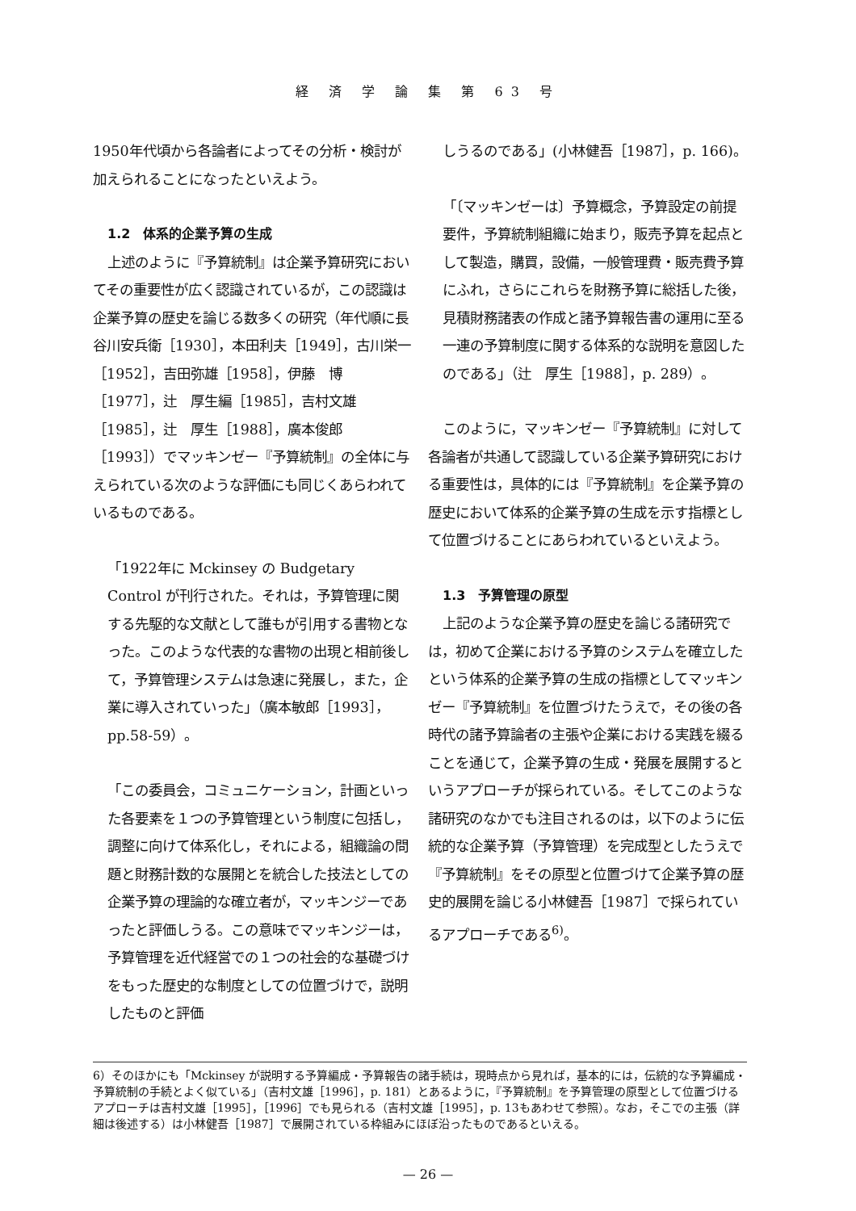経 済 学 論 集 第 63 号
1950年代頃から各論者によってその分析・検討が加えられることになったといえよう。
1.2　体系的企業予算の生成
上述のように『予算統制』は企業予算研究においてその重要性が広く認識されているが，この認識は企業予算の歴史を論じる数多くの研究（年代順に長谷川安兵衛［1930］，本田利夫［1949］，古川栄一［1952］，吉田弥雄［1958］，伊藤　博［1977］，辻　厚生編［1985］，吉村文雄［1985］，辻　厚生［1988］，廣本俊郎［1993］）でマッキンゼー『予算統制』の全体に与えられている次のような評価にも同じくあらわれているものである。
「1922年に Mckinsey の Budgetary Control が刊行された。それは，予算管理に関する先駆的な文献として誰もが引用する書物となった。このような代表的な書物の出現と相前後して，予算管理システムは急速に発展し，また，企業に導入されていった」（廣本敏郎［1993］，pp.58-59）。
「この委員会，コミュニケーション，計画といった各要素を１つの予算管理という制度に包括し，調整に向けて体系化し，それによる，組織論の問題と財務計数的な展開とを統合した技法としての企業予算の理論的な確立者が，マッキンジーであったと評価しうる。この意味でマッキンジーは，予算管理を近代経営での１つの社会的な基礎づけをもった歴史的な制度としての位置づけで，説明したものと評価
しうるのである」(小林健吾［1987］，p. 166)。
「〔マッキンゼーは〕予算概念，予算設定の前提要件，予算統制組織に始まり，販売予算を起点として製造，購買，設備，一般管理費・販売費予算にふれ，さらにこれらを財務予算に総括した後，見積財務諸表の作成と諸予算報告書の運用に至る一連の予算制度に関する体系的な説明を意図したのである」（辻　厚生［1988］，p. 289）。
このように，マッキンゼー『予算統制』に対して各論者が共通して認識している企業予算研究における重要性は，具体的には『予算統制』を企業予算の歴史において体系的企業予算の生成を示す指標として位置づけることにあらわれているといえよう。
1.3　予算管理の原型
上記のような企業予算の歴史を論じる諸研究では，初めて企業における予算のシステムを確立したという体系的企業予算の生成の指標としてマッキンゼー『予算統制』を位置づけたうえで，その後の各時代の諸予算論者の主張や企業における実践を綴ることを通じて，企業予算の生成・発展を展開するというアプローチが採られている。そしてこのような諸研究のなかでも注目されるのは，以下のように伝統的な企業予算（予算管理）を完成型としたうえで『予算統制』をその原型と位置づけて企業予算の歴史的展開を論じる小林健吾［1987］で採られているアプローチである<sup>6)</sup>。
6）そのほかにも「Mckinsey が説明する予算編成・予算報告の諸手続は，現時点から見れば，基本的には，伝統的な予算編成・予算統制の手続とよく似ている」（吉村文雄［1996］，p. 181）とあるように，『予算統制』を予算管理の原型として位置づけるアプローチは吉村文雄［1995］，［1996］でも見られる（吉村文雄［1995］，p. 13もあわせて参照）。なお，そこでの主張（詳細は後述する）は小林健吾［1987］で展開されている枠組みにほぼ沿ったものであるといえる。
— 26 —